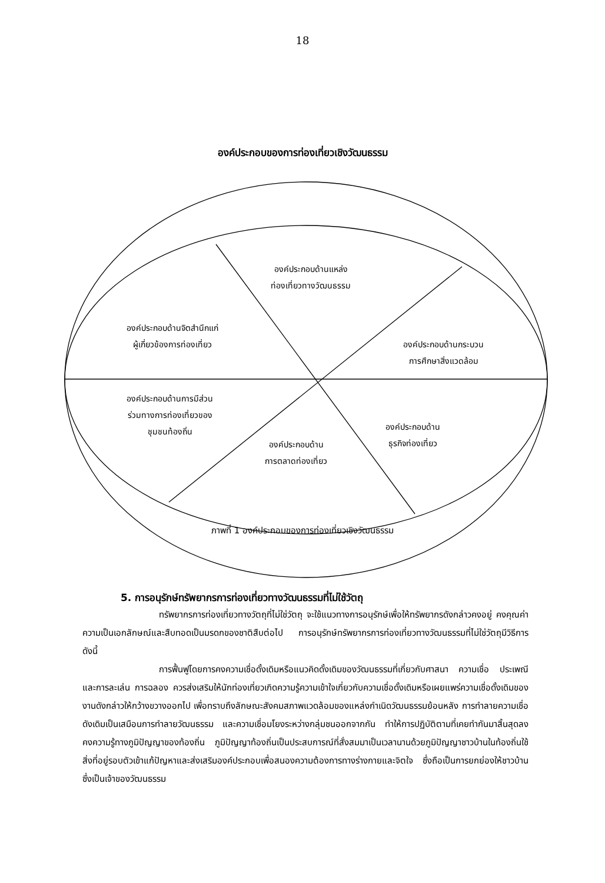18
องค์ประกอบของการท่องเที่ยวเชิงวัฒนธรรม
องค์ประกอบด้านแหล่ง
ท่องเที่ยวทางวัฒนธรรม
องค์ประกอบด้านจิตสำนึกแก่
ผู้เกี่ยวข้องการท่องเที่ยว
องค์ประกอบด้านกระบวน
การศึกษาสิ่งแวดล้อม
องค์ประกอบด้านการมีส่วน
ร่วมทางการท่องเที่ยวของ
ชุมชนท้องถิ่น
องค์ประกอบด้าน
ธุรกิจท่องเที่ยว
องค์ประกอบด้าน
การตลาดท่องเที่ยว
ภาพที่ 1 องค์ประกอบของการท่องเที่ยวเชิงวัฒนธรรม
5. การอนุรักษ์ทรัพยากรการท่องเที่ยวทางวัฒนธรรมที่ไม่ใช้วัตถุ
ทรัพยากรการท่องเที่ยวทางวัตถุที่ไม่ใช่วัตถุ จะใช้แนวทางการอนุรักษ์เพื่อให้ทรัพยากรดังกล่าวคงอยู่ คงคุณค่าความเป็นเอกลักษณ์และสืบทอดเป็นมรดกของชาติสืบต่อไป การอนุรักษ์ทรัพยากรการท่องเที่ยวทางวัฒนธรรมที่ไม่ใช่วัตถุมีวิธีการดังนี้
การฟื้นฟูโดยการคงความเชื่อดั้งเดิมหรือแนวคิดดั้งเดิมของวัฒนธรรมที่เกี่ยวกับศาสนา ความเชื่อ ประเพณี และการละเล่น การฉลอง ควรส่งเสริมให้นักท่องเที่ยวเกิดความรู้ความเข้าใจเกี่ยวกับความเชื่อดั้งเดิมหรือเผยแพร่ความเชื่อดั้งเดิมของงานดังกล่าวให้กว้างขวางออกไป เพื่อทราบถึงลักษณะสังคมสภาพแวดล้อมของแหล่งกำเนิดวัฒนธรรมย้อนหลัง การทำลายความเชื่อดังเดิมเป็นเสมือนการทำลายวัฒนธรรม และความเชื่อมโยงระหว่างกลุ่มชนออกจากกัน ทำให้การปฏิบัติตามที่เคยทำกันมาสิ้นสุดลง คงความรู้ทางภูมิปัญญาของท้องถิ่น ภูมิปัญญาท้องถิ่นเป็นประสบการณ์ที่สั่งสมมาเป็นเวลานานด้วยภูมิปัญญาชาวบ้านในท้องถิ่นใช้สิ่งที่อยู่รอบตัวเข้าแก้ปัญหาและส่งเสริมองค์ประกอบเพื่อสนองความต้องการทางร่างกายและจิตใจ ซึ่งถือเป็นการยกย่องให้ชาวบ้านซึ่งเป็นเจ้าของวัฒนธรรม